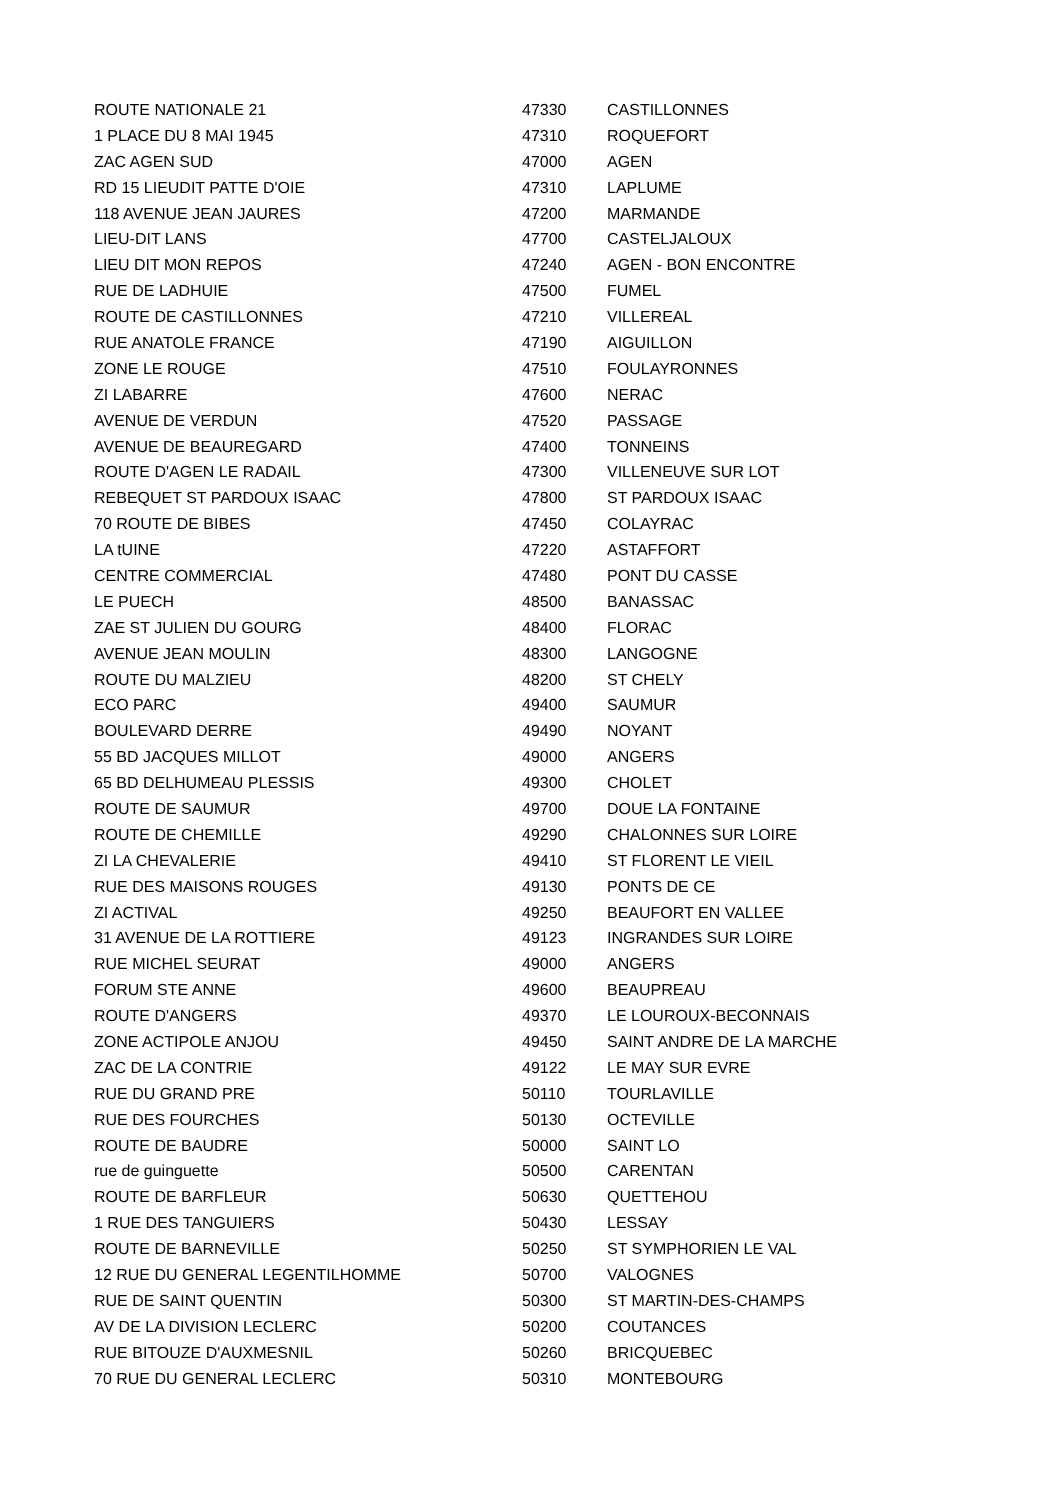| ROUTE NATIONALE 21 | 47330 | CASTILLONNES |
| 1 PLACE DU 8 MAI 1945 | 47310 | ROQUEFORT |
| ZAC AGEN SUD | 47000 | AGEN |
| RD 15 LIEUDIT PATTE D'OIE | 47310 | LAPLUME |
| 118 AVENUE JEAN JAURES | 47200 | MARMANDE |
| LIEU-DIT LANS | 47700 | CASTELJALOUX |
| LIEU DIT MON REPOS | 47240 | AGEN - BON ENCONTRE |
| RUE DE LADHUIE | 47500 | FUMEL |
| ROUTE DE CASTILLONNES | 47210 | VILLEREAL |
| RUE ANATOLE FRANCE | 47190 | AIGUILLON |
| ZONE LE ROUGE | 47510 | FOULAYRONNES |
| ZI LABARRE | 47600 | NERAC |
| AVENUE DE VERDUN | 47520 | PASSAGE |
| AVENUE DE BEAUREGARD | 47400 | TONNEINS |
| ROUTE D'AGEN LE RADAIL | 47300 | VILLENEUVE SUR LOT |
| REBEQUET ST PARDOUX ISAAC | 47800 | ST PARDOUX ISAAC |
| 70 ROUTE DE BIBES | 47450 | COLAYRAC |
| LA tUINE | 47220 | ASTAFFORT |
| CENTRE COMMERCIAL | 47480 | PONT DU CASSE |
| LE PUECH | 48500 | BANASSAC |
| ZAE ST JULIEN DU GOURG | 48400 | FLORAC |
| AVENUE JEAN MOULIN | 48300 | LANGOGNE |
| ROUTE DU MALZIEU | 48200 | ST CHELY |
| ECO PARC | 49400 | SAUMUR |
| BOULEVARD DERRE | 49490 | NOYANT |
| 55 BD JACQUES MILLOT | 49000 | ANGERS |
| 65 BD DELHUMEAU PLESSIS | 49300 | CHOLET |
| ROUTE DE SAUMUR | 49700 | DOUE LA FONTAINE |
| ROUTE DE CHEMILLE | 49290 | CHALONNES SUR LOIRE |
| ZI LA CHEVALERIE | 49410 | ST FLORENT LE VIEIL |
| RUE DES MAISONS ROUGES | 49130 | PONTS DE CE |
| ZI ACTIVAL | 49250 | BEAUFORT EN VALLEE |
| 31 AVENUE DE LA ROTTIERE | 49123 | INGRANDES SUR LOIRE |
| RUE MICHEL SEURAT | 49000 | ANGERS |
| FORUM STE ANNE | 49600 | BEAUPREAU |
| ROUTE D'ANGERS | 49370 | LE LOUROUX-BECONNAIS |
| ZONE ACTIPOLE ANJOU | 49450 | SAINT ANDRE DE LA MARCHE |
| ZAC DE LA CONTRIE | 49122 | LE MAY SUR EVRE |
| RUE DU GRAND PRE | 50110 | TOURLAVILLE |
| RUE DES FOURCHES | 50130 | OCTEVILLE |
| ROUTE DE BAUDRE | 50000 | SAINT LO |
| rue de guinguette | 50500 | CARENTAN |
| ROUTE DE BARFLEUR | 50630 | QUETTEHOU |
| 1 RUE DES TANGUIERS | 50430 | LESSAY |
| ROUTE DE BARNEVILLE | 50250 | ST SYMPHORIEN LE VAL |
| 12 RUE DU GENERAL LEGENTILHOMME | 50700 | VALOGNES |
| RUE DE SAINT QUENTIN | 50300 | ST MARTIN-DES-CHAMPS |
| AV DE LA DIVISION LECLERC | 50200 | COUTANCES |
| RUE BITOUZE D'AUXMESNIL | 50260 | BRICQUEBEC |
| 70 RUE DU GENERAL LECLERC | 50310 | MONTEBOURG |